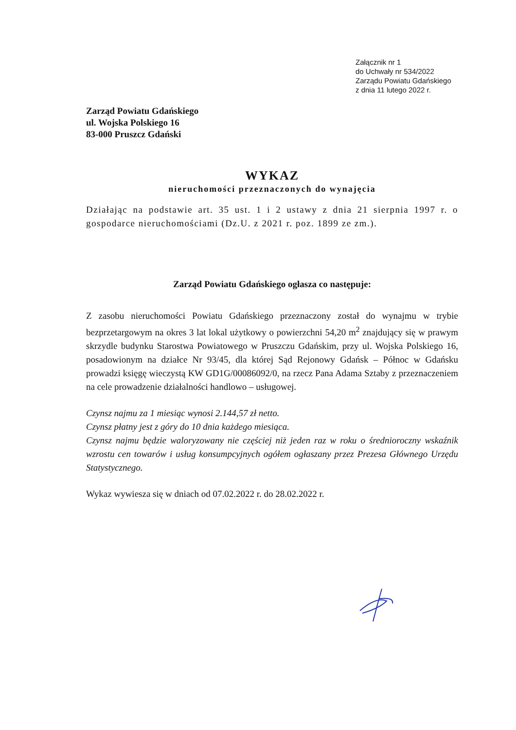Załącznik nr 1
do Uchwały nr 534/2022
Zarządu Powiatu Gdańskiego
z dnia 11 lutego 2022 r.
Zarząd Powiatu Gdańskiego
ul. Wojska Polskiego 16
83-000 Pruszcz Gdański
WYKAZ
nieruchomości przeznaczonych do wynajęcia
Działając na podstawie art. 35 ust. 1 i 2 ustawy z dnia 21 sierpnia 1997 r. o gospodarce nieruchomościami (Dz.U. z 2021 r. poz. 1899 ze zm.).
Zarząd Powiatu Gdańskiego ogłasza co następuje:
Z zasobu nieruchomości Powiatu Gdańskiego przeznaczony został do wynajmu w trybie bezprzetargowym na okres 3 lat lokal użytkowy o powierzchni 54,20 m<sup>2</sup> znajdujący się w prawym skrzydle budynku Starostwa Powiatowego w Pruszczu Gdańskim, przy ul. Wojska Polskiego 16, posadowionym na działce Nr 93/45, dla której Sąd Rejonowy Gdańsk – Północ w Gdańsku prowadzi księgę wieczystą KW GD1G/00086092/0, na rzecz Pana Adama Sztaby z przeznaczeniem na cele prowadzenie działalności handlowo – usługowej.
Czynsz najmu za 1 miesiąc wynosi 2.144,57 zł netto.
Czynsz płatny jest z góry do 10 dnia każdego miesiąca.
Czynsz najmu będzie waloryzowany nie częściej niż jeden raz w roku o średnioroczny wskaźnik wzrostu cen towarów i usług konsumpcyjnych ogółem ogłaszany przez Prezesa Głównego Urzędu Statystycznego.
Wykaz wywiesza się w dniach od 07.02.2022 r. do 28.02.2022 r.